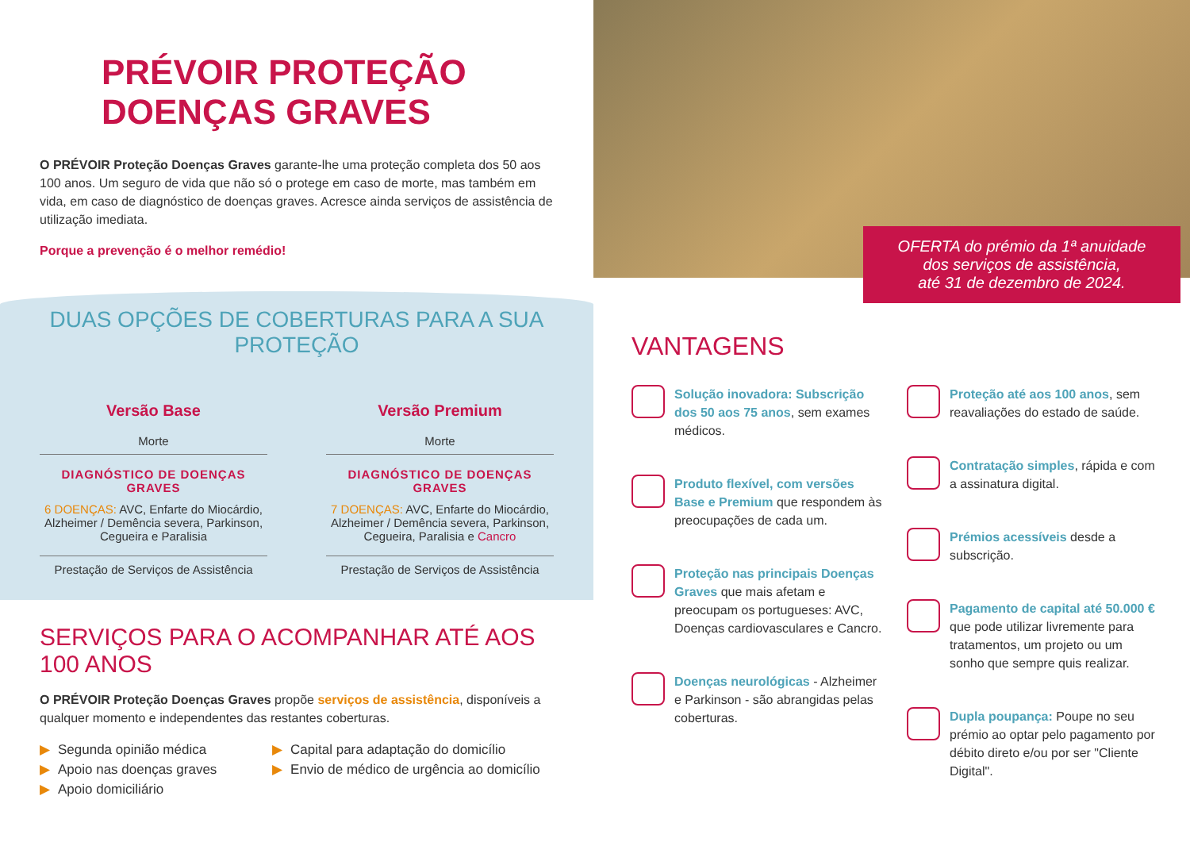PRÉVOIR PROTEÇÃO
DOENÇAS GRAVES
O PRÉVOIR Proteção Doenças Graves garante-lhe uma proteção completa dos 50 aos 100 anos. Um seguro de vida que não só o protege em caso de morte, mas também em vida, em caso de diagnóstico de doenças graves. Acresce ainda serviços de assistência de utilização imediata.
Porque a prevenção é o melhor remédio!
DUAS OPÇÕES DE COBERTURAS PARA A SUA PROTEÇÃO
Versão Base
Morte
DIAGNÓSTICO DE DOENÇAS GRAVES
6 DOENÇAS: AVC, Enfarte do Miocárdio, Alzheimer / Demência severa, Parkinson, Cegueira e Paralisia
Prestação de Serviços de Assistência
Versão Premium
Morte
DIAGNÓSTICO DE DOENÇAS GRAVES
7 DOENÇAS: AVC, Enfarte do Miocárdio, Alzheimer / Demência severa, Parkinson, Cegueira, Paralisia e Cancro
Prestação de Serviços de Assistência
SERVIÇOS PARA O ACOMPANHAR ATÉ AOS 100 ANOS
O PRÉVOIR Proteção Doenças Graves propõe serviços de assistência, disponíveis a qualquer momento e independentes das restantes coberturas.
▶ Segunda opinião médica
▶ Apoio nas doenças graves
▶ Apoio domiciliário
▶ Capital para adaptação do domicílio
▶ Envio de médico de urgência ao domicílio
OFERTA do prémio da 1ª anuidade
dos serviços de assistência,
até 31 de dezembro de 2024.
VANTAGENS
Solução inovadora: Subscrição dos 50 aos 75 anos, sem exames médicos.
Produto flexível, com versões Base e Premium que respondem às preocupações de cada um.
Proteção nas principais Doenças Graves que mais afetam e preocupam os portugueses: AVC, Doenças cardiovasculares e Cancro.
Doenças neurológicas - Alzheimer e Parkinson - são abrangidas pelas coberturas.
Proteção até aos 100 anos, sem reavaliações do estado de saúde.
Contratação simples, rápida e com a assinatura digital.
Prémios acessíveis desde a subscrição.
Pagamento de capital até 50.000 € que pode utilizar livremente para tratamentos, um projeto ou um sonho que sempre quis realizar.
Dupla poupança: Poupe no seu prémio ao optar pelo pagamento por débito direto e/ou por ser "Cliente Digital".